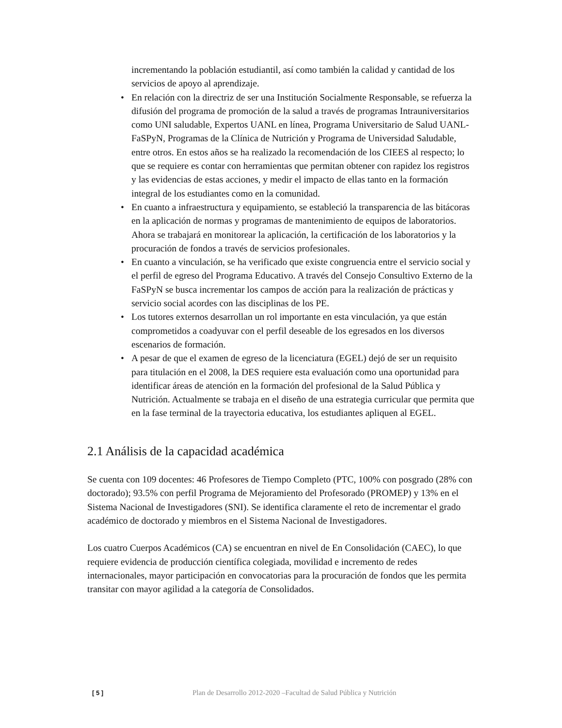incrementando la población estudiantil, así como también la calidad y cantidad de los servicios de apoyo al aprendizaje.
• En relación con la directriz de ser una Institución Socialmente Responsable, se refuerza la difusión del programa de promoción de la salud a través de programas Intrauniversitarios como UNI saludable, Expertos UANL en línea, Programa Universitario de Salud UANL-FaSPyN, Programas de la Clínica de Nutrición y Programa de Universidad Saludable, entre otros. En estos años se ha realizado la recomendación de los CIEES al respecto; lo que se requiere es contar con herramientas que permitan obtener con rapidez los registros y las evidencias de estas acciones, y medir el impacto de ellas tanto en la formación integral de los estudiantes como en la comunidad.
• En cuanto a infraestructura y equipamiento, se estableció la transparencia de las bitácoras en la aplicación de normas y programas de mantenimiento de equipos de laboratorios. Ahora se trabajará en monitorear la aplicación, la certificación de los laboratorios y la procuración de fondos a través de servicios profesionales.
• En cuanto a vinculación, se ha verificado que existe congruencia entre el servicio social y el perfil de egreso del Programa Educativo. A través del Consejo Consultivo Externo de la FaSPyN se busca incrementar los campos de acción para la realización de prácticas y servicio social acordes con las disciplinas de los PE.
• Los tutores externos desarrollan un rol importante en esta vinculación, ya que están comprometidos a coadyuvar con el perfil deseable de los egresados en los diversos escenarios de formación.
• A pesar de que el examen de egreso de la licenciatura (EGEL) dejó de ser un requisito para titulación en el 2008, la DES requiere esta evaluación como una oportunidad para identificar áreas de atención en la formación del profesional de la Salud Pública y Nutrición. Actualmente se trabaja en el diseño de una estrategia curricular que permita que en la fase terminal de la trayectoria educativa, los estudiantes apliquen al EGEL.
2.1 Análisis de la capacidad académica
Se cuenta con 109 docentes: 46 Profesores de Tiempo Completo (PTC, 100% con posgrado (28% con doctorado); 93.5% con perfil Programa de Mejoramiento del Profesorado (PROMEP) y 13% en el Sistema Nacional de Investigadores (SNI). Se identifica claramente el reto de incrementar el grado académico de doctorado y miembros en el Sistema Nacional de Investigadores.
Los cuatro Cuerpos Académicos (CA) se encuentran en nivel de En Consolidación (CAEC), lo que requiere evidencia de producción científica colegiada, movilidad e incremento de redes internacionales, mayor participación en convocatorias para la procuración de fondos que les permita transitar con mayor agilidad a la categoría de Consolidados.
[ 5 ] Plan de Desarrollo 2012-2020 –Facultad de Salud Pública y Nutrición